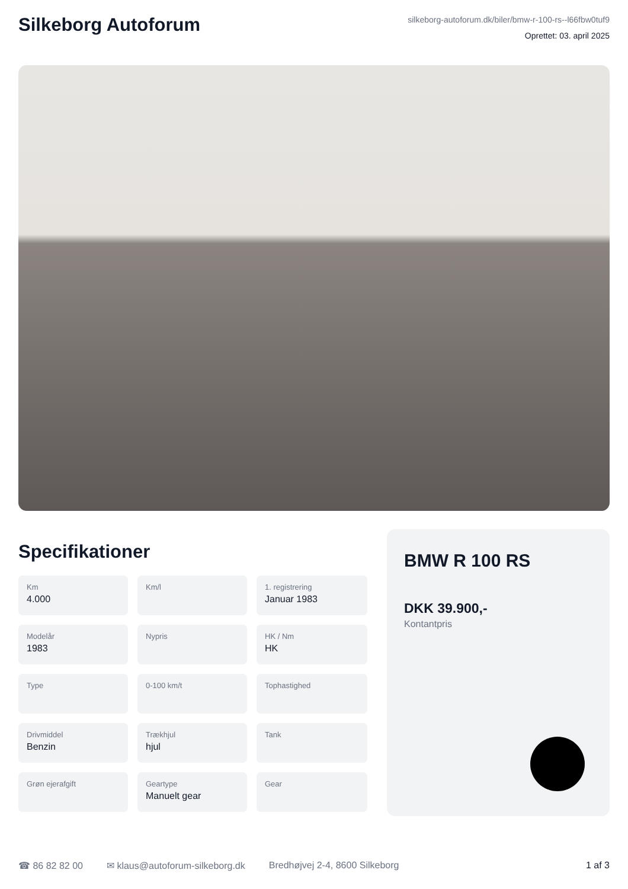Silkeborg Autoforum
silkeborg-autoforum.dk/biler/bmw-r-100-rs--l66fbw0tuf9
Oprettet: 03. april 2025
Specifikationer
Km
4.000
Km/l
1. registrering
Januar 1983
Modelår
1983
Nypris
HK / Nm
HK
Type
0-100 km/t
Tophastighed
Drivmiddel
Benzin
Trækhjul
hjul
Tank
Grøn ejerafgift
Geartype
Manuelt gear
Gear
BMW R 100 RS
DKK 39.900,-
Kontantpris
☎ 86 82 82 00 ✉ klaus@autoforum-silkeborg.dk Bredhøjvej 2-4, 8600 Silkeborg 1 af 3